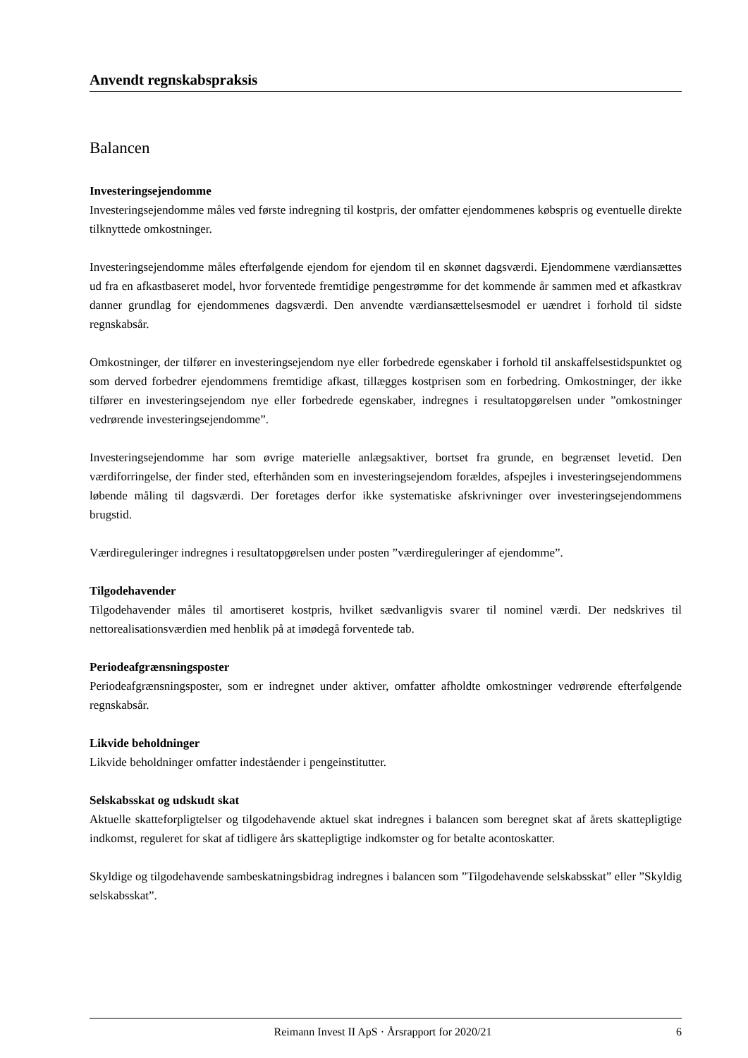Anvendt regnskabspraksis
Balancen
Investeringsejendomme
Investeringsejendomme måles ved første indregning til kostpris, der omfatter ejendommenes købspris og eventuelle direkte tilknyttede omkostninger.
Investeringsejendomme måles efterfølgende ejendom for ejendom til en skønnet dagsværdi. Ejendomme­ne værdiansættes ud fra en afkastbaseret model, hvor forventede fremtidige pengestrømme for det kom­mende år sammen med et afkastkrav danner grundlag for ejendommenes dagsværdi. Den anvendte værdi­ansættelsesmodel er uændret i forhold til sidste regnskabsår.
Omkostninger, der tilfører en investeringsejendom nye eller forbedrede egenskaber i forhold til anskaf­felsestidspunktet og som derved forbedrer ejendommens fremtidige afkast, tillægges kostprisen som en forbedring. Omkostninger, der ikke tilfører en investeringsejendom nye eller forbedrede egenskaber, ind­regnes i resultatopgørelsen under ”omkostninger vedrørende investeringsejendomme”.
Investeringsejendomme har som øvrige materielle anlægsaktiver, bortset fra grunde, en begrænset leve­tid. Den værdiforringelse, der finder sted, efterhånden som en investeringsejendom forældes, afspejles i investeringsejendommens løbende måling til dagsværdi. Der foretages derfor ikke systematiske afskriv­ninger over investeringsejendommens brugstid.
Værdireguleringer indregnes i resultatopgørelsen under posten ”værdireguleringer af ejendomme”.
Tilgodehavender
Tilgodehavender måles til amortiseret kostpris, hvilket sædvanligvis svarer til nominel værdi. Der ned­skrives til nettorealisationsværdien med henblik på at imødegå forventede tab.
Periodeafgrænsningsposter
Periodeafgrænsningsposter, som er indregnet under aktiver, omfatter afholdte omkostninger vedrørende efterfølgende regnskabsår.
Likvide beholdninger
Likvide beholdninger omfatter indeståender i pengeinstitutter.
Selskabsskat og udskudt skat
Aktuelle skatteforpligtelser og tilgodehavende aktuel skat indregnes i balancen som beregnet skat af årets skattepligtige indkomst, reguleret for skat af tidligere års skattepligtige indkomster og for betalte aconto­skatter.
Skyldige og tilgodehavende sambeskatningsbidrag indregnes i balancen som ”Tilgodehavende selskabs­skat” eller ”Skyldig selskabsskat”.
Reimann Invest II ApS · Årsrapport for 2020/21 6